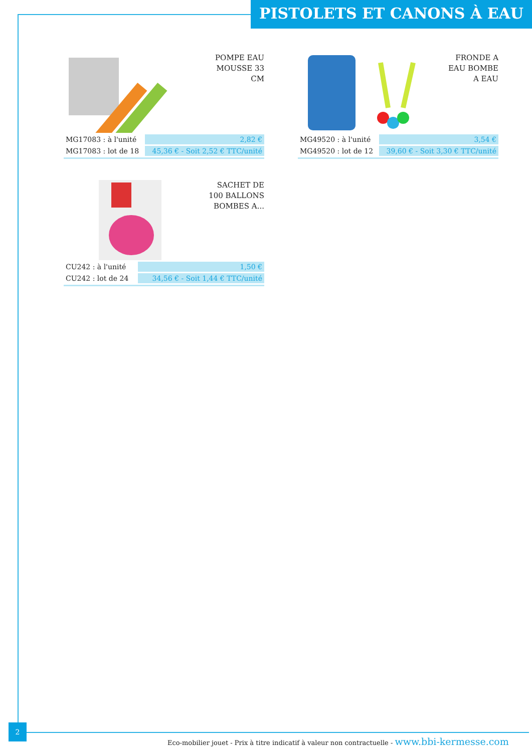PISTOLETS ET CANONS À EAU
POMPE EAU
MOUSSE 33
CM
| MG17083 : à l'unité | 2,82 € |
| MG17083 : lot de 18 | 45,36 € - Soit 2,52 € TTC/unité |
FRONDE A
EAU BOMBE
A EAU
| MG49520 : à l'unité | 3,54 € |
| MG49520 : lot de 12 | 39,60 € - Soit 3,30 € TTC/unité |
SACHET DE
100 BALLONS
BOMBES A...
| CU242 : à l'unité | 1,50 € |
| CU242 : lot de 24 | 34,56 € - Soit 1,44 € TTC/unité |
2
Eco-mobilier jouet - Prix à titre indicatif à valeur non contractuelle - www.bbi-kermesse.com